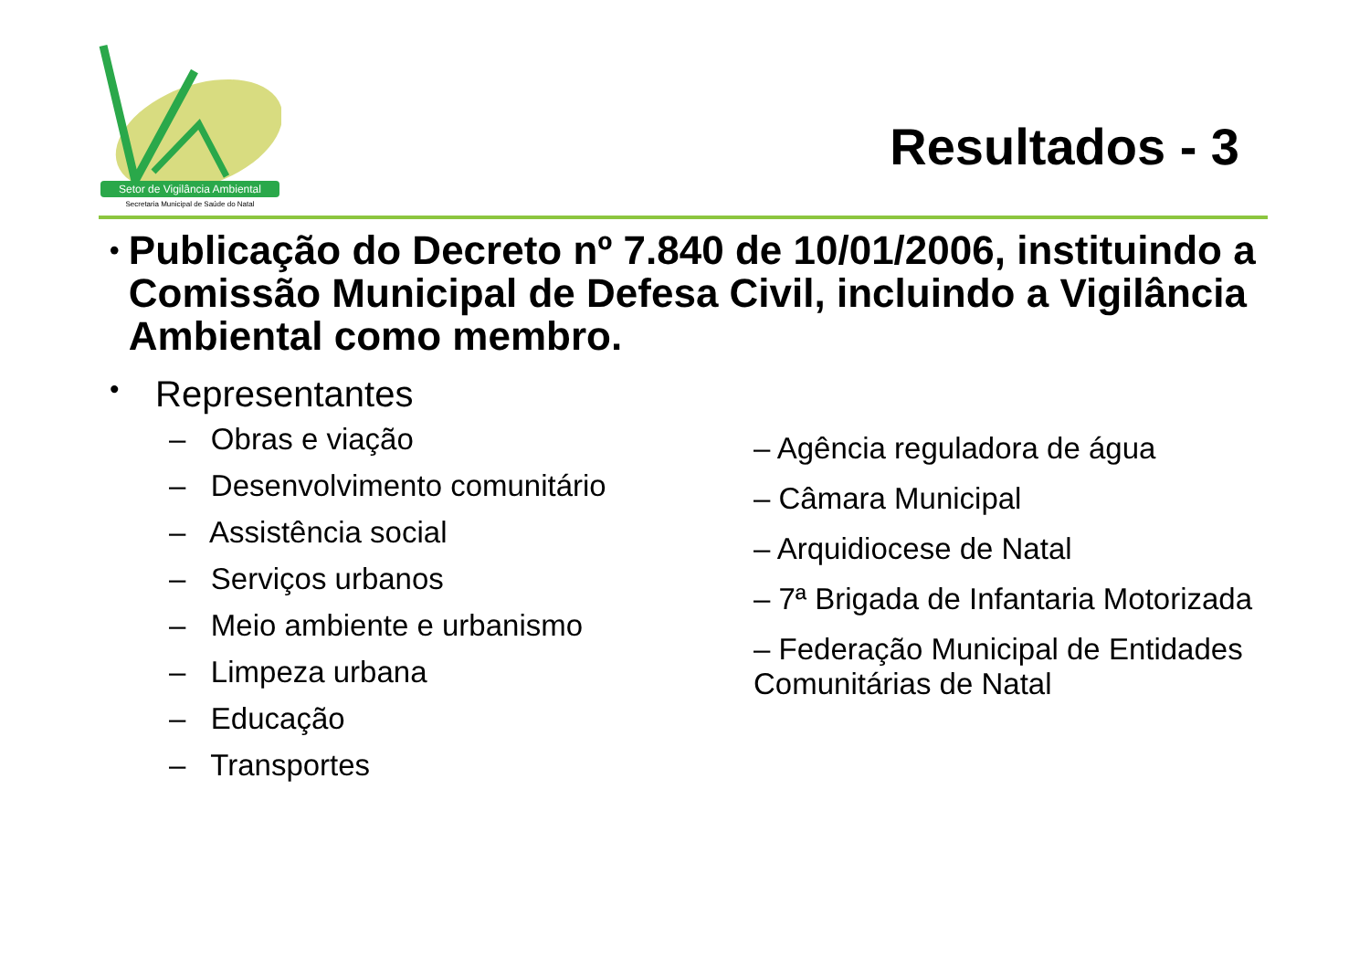Setor de Vigilância Ambiental
Secretaria Municipal de Saúde do Natal
Resultados - 3
• Publicação do Decreto nº 7.840 de 10/01/2006, instituindo a Comissão Municipal de Defesa Civil, incluindo a Vigilância Ambiental como membro.
• Representantes
– Obras e viação
– Desenvolvimento comunitário
– Assistência social
– Serviços urbanos
– Meio ambiente e urbanismo
– Limpeza urbana
– Educação
– Transportes
– Agência reguladora de água
– Câmara Municipal
– Arquidiocese de Natal
– 7ª Brigada de Infantaria Motorizada
– Federação Municipal de Entidades Comunitárias de Natal